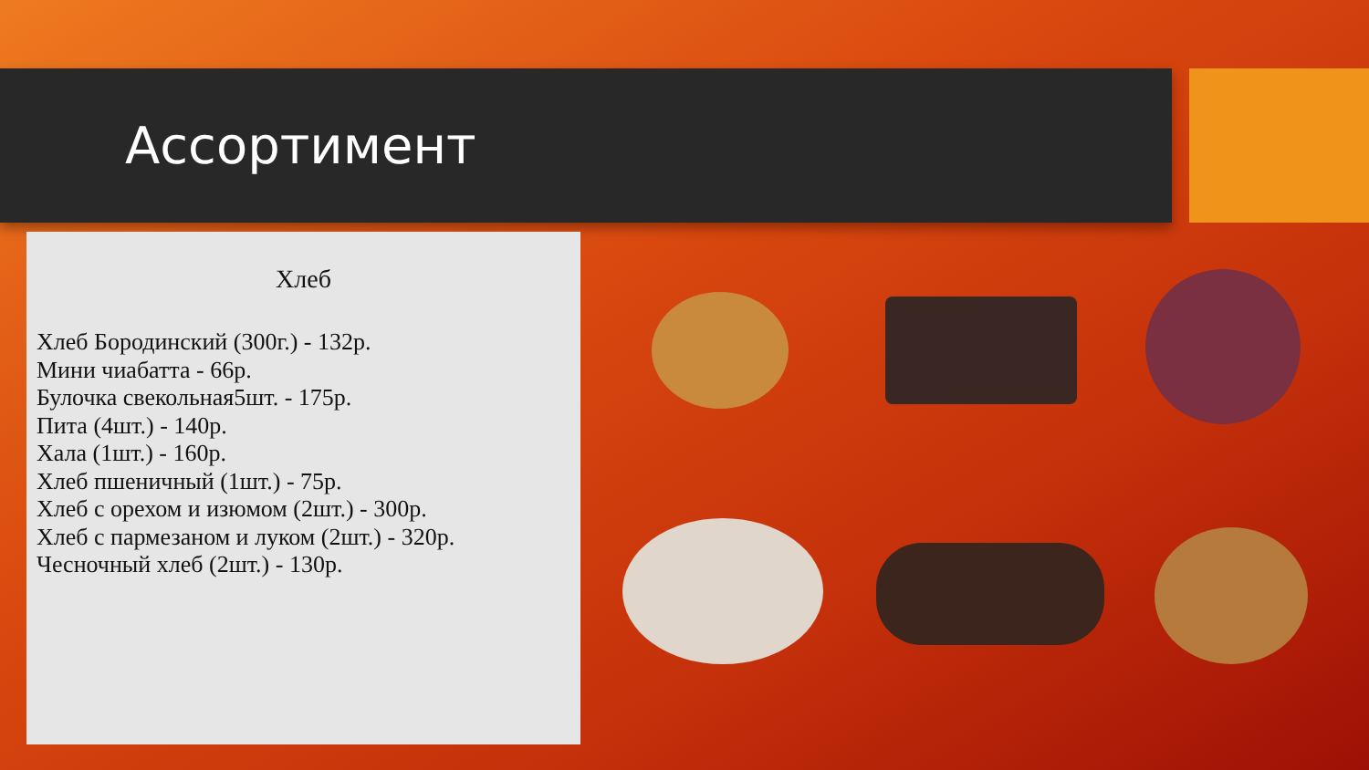Ассортимент
Хлеб
Хлеб Бородинский (300г.) - 132р.
Мини чиабатта - 66р.
Булочка свекольная5шт. - 175р.
Пита (4шт.) - 140р.
Хала (1шт.) - 160р.
Хлеб пшеничный (1шт.) - 75р.
Хлеб с орехом и изюмом (2шт.) - 300р.
Хлеб с пармезаном и луком (2шт.) - 320р.
Чесночный хлеб (2шт.) - 130р.